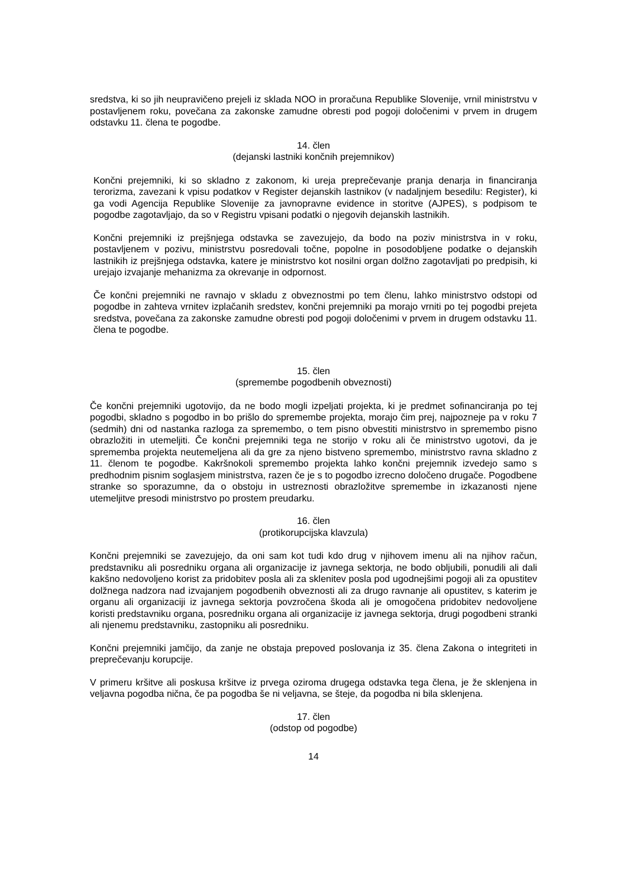sredstva, ki so jih neupravičeno prejeli iz sklada NOO in proračuna Republike Slovenije, vrnil ministrstvu v postavljenem roku, povečana za zakonske zamudne obresti pod pogoji določenimi v prvem in drugem odstavku 11. člena te pogodbe.
14. člen
(dejanski lastniki končnih prejemnikov)
Končni prejemniki, ki so skladno z zakonom, ki ureja preprečevanje pranja denarja in financiranja terorizma, zavezani k vpisu podatkov v Register dejanskih lastnikov (v nadaljnjem besedilu: Register), ki ga vodi Agencija Republike Slovenije za javnopravne evidence in storitve (AJPES), s podpisom te pogodbe zagotavljajo, da so v Registru vpisani podatki o njegovih dejanskih lastnikih.
Končni prejemniki iz prejšnjega odstavka se zavezujejo, da bodo na poziv ministrstva in v roku, postavljenem v pozivu, ministrstvu posredovali točne, popolne in posodobljene podatke o dejanskih lastnikih iz prejšnjega odstavka, katere je ministrstvo kot nosilni organ dolžno zagotavljati po predpisih, ki urejajo izvajanje mehanizma za okrevanje in odpornost.
Če končni prejemniki ne ravnajo v skladu z obveznostmi po tem členu, lahko ministrstvo odstopi od pogodbe in zahteva vrnitev izplačanih sredstev, končni prejemniki pa morajo vrniti po tej pogodbi prejeta sredstva, povečana za zakonske zamudne obresti pod pogoji določenimi v prvem in drugem odstavku 11. člena te pogodbe.
15. člen
(spremembe pogodbenih obveznosti)
Če končni prejemniki ugotovijo, da ne bodo mogli izpeljati projekta, ki je predmet sofinanciranja po tej pogodbi, skladno s pogodbo in bo prišlo do spremembe projekta, morajo čim prej, najpozneje pa v roku 7 (sedmih) dni od nastanka razloga za spremembo, o tem pisno obvestiti ministrstvo in spremembo pisno obrazložiti in utemeljiti. Če končni prejemniki tega ne storijo v roku ali če ministrstvo ugotovi, da je sprememba projekta neutemeljena ali da gre za njeno bistveno spremembo, ministrstvo ravna skladno z 11. členom te pogodbe. Kakršnokoli spremembo projekta lahko končni prejemnik izvedejo samo s predhodnim pisnim soglasjem ministrstva, razen če je s to pogodbo izrecno določeno drugače. Pogodbene stranke so sporazumne, da o obstoju in ustreznosti obrazložitve spremembe in izkazanosti njene utemeljitve presodi ministrstvo po prostem preudarku.
16. člen
(protikorupcijska klavzula)
Končni prejemniki se zavezujejo, da oni sam kot tudi kdo drug v njihovem imenu ali na njihov račun, predstavniku ali posredniku organa ali organizacije iz javnega sektorja, ne bodo obljubili, ponudili ali dali kakšno nedovoljeno korist za pridobitev posla ali za sklenitev posla pod ugodnejšimi pogoji ali za opustitev dolžnega nadzora nad izvajanjem pogodbenih obveznosti ali za drugo ravnanje ali opustitev, s katerim je organu ali organizaciji iz javnega sektorja povzročena škoda ali je omogočena pridobitev nedovoljene koristi predstavniku organa, posredniku organa ali organizacije iz javnega sektorja, drugi pogodbeni stranki ali njenemu predstavniku, zastopniku ali posredniku.
Končni prejemniki jamčijo, da zanje ne obstaja prepoved poslovanja iz 35. člena Zakona o integriteti in preprečevanju korupcije.
V primeru kršitve ali poskusa kršitve iz prvega oziroma drugega odstavka tega člena, je že sklenjena in veljavna pogodba nična, če pa pogodba še ni veljavna, se šteje, da pogodba ni bila sklenjena.
17. člen
(odstop od pogodbe)
14